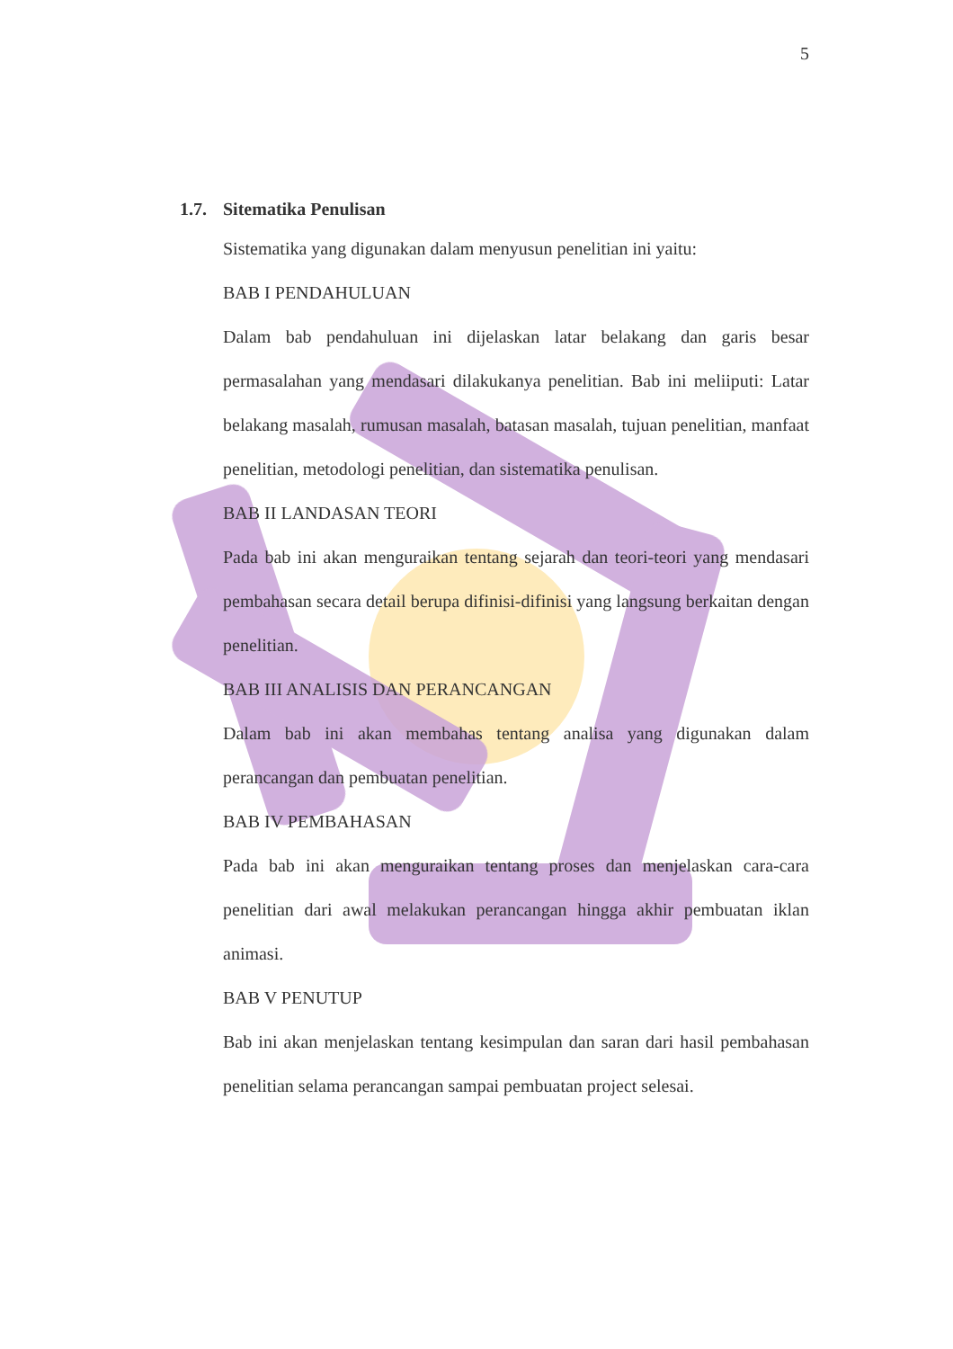5
1.7. Sitematika Penulisan
Sistematika yang digunakan dalam menyusun penelitian ini yaitu:
BAB I PENDAHULUAN
Dalam bab pendahuluan ini dijelaskan latar belakang dan garis besar permasalahan yang mendasari dilakukanya penelitian. Bab ini meliiputi: Latar belakang masalah, rumusan masalah, batasan masalah, tujuan penelitian, manfaat penelitian, metodologi penelitian, dan sistematika penulisan.
BAB II LANDASAN TEORI
Pada bab ini akan menguraikan tentang sejarah dan teori-teori yang mendasari pembahasan secara detail berupa difinisi-difinisi yang langsung berkaitan dengan penelitian.
BAB III ANALISIS DAN PERANCANGAN
Dalam bab ini akan membahas tentang analisa yang digunakan dalam perancangan dan pembuatan penelitian.
BAB IV PEMBAHASAN
Pada bab ini akan menguraikan tentang proses dan menjelaskan cara-cara penelitian dari awal melakukan perancangan hingga akhir pembuatan iklan animasi.
BAB V PENUTUP
Bab ini akan menjelaskan tentang kesimpulan dan saran dari hasil pembahasan penelitian selama perancangan sampai pembuatan project selesai.